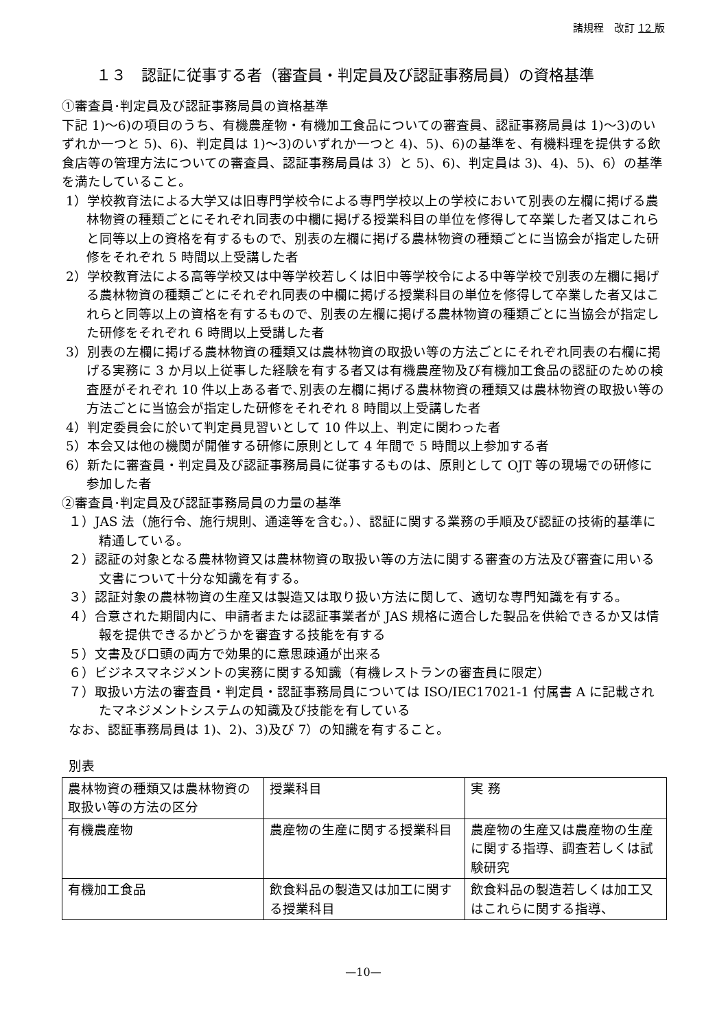諸規程　改訂 12 版
１３　認証に従事する者（審査員・判定員及び認証事務局員）の資格基準
①審査員･判定員及び認証事務局員の資格基準
下記 1)～6)の項目のうち、有機農産物・有機加工食品についての審査員、認証事務局員は 1)～3)のいずれか一つと 5)、6)、判定員は 1)～3)のいずれか一つと 4)、5)、6)の基準を、有機料理を提供する飲食店等の管理方法についての審査員、認証事務局員は 3）と 5)、6)、判定員は 3)、4)、5)、6）の基準を満たしていること。
1）学校教育法による大学又は旧専門学校令による専門学校以上の学校において別表の左欄に掲げる農林物資の種類ごとにそれぞれ同表の中欄に掲げる授業科目の単位を修得して卒業した者又はこれらと同等以上の資格を有するもので、別表の左欄に掲げる農林物資の種類ごとに当協会が指定した研修をそれぞれ 5 時間以上受講した者
2）学校教育法による高等学校又は中等学校若しくは旧中等学校令による中等学校で別表の左欄に掲げる農林物資の種類ごとにそれぞれ同表の中欄に掲げる授業科目の単位を修得して卒業した者又はこれらと同等以上の資格を有するもので、別表の左欄に掲げる農林物資の種類ごとに当協会が指定した研修をそれぞれ 6 時間以上受講した者
3）別表の左欄に掲げる農林物資の種類又は農林物資の取扱い等の方法ごとにそれぞれ同表の右欄に掲げる実務に 3 か月以上従事した経験を有する者又は有機農産物及び有機加工食品の認証のための検査歴がそれぞれ 10 件以上ある者で､別表の左欄に掲げる農林物資の種類又は農林物資の取扱い等の方法ごとに当協会が指定した研修をそれぞれ 8 時間以上受講した者
4）判定委員会に於いて判定員見習いとして 10 件以上、判定に関わった者
5）本会又は他の機関が開催する研修に原則として 4 年間で 5 時間以上参加する者
6）新たに審査員・判定員及び認証事務局員に従事するものは、原則として OJT 等の現場での研修に参加した者
②審査員･判定員及び認証事務局員の力量の基準
１）JAS 法（施行令、施行規則、通達等を含む｡）、認証に関する業務の手順及び認証の技術的基準に精通している。
２）認証の対象となる農林物資又は農林物資の取扱い等の方法に関する審査の方法及び審査に用いる文書について十分な知識を有する。
３）認証対象の農林物資の生産又は製造又は取り扱い方法に関して、適切な専門知識を有する。
４）合意された期間内に、申請者または認証事業者が JAS 規格に適合した製品を供給できるか又は情報を提供できるかどうかを審査する技能を有する
５）文書及び口頭の両方で効果的に意思疎通が出来る
６）ビジネスマネジメントの実務に関する知識（有機レストランの審査員に限定）
７）取扱い方法の審査員・判定員・認証事務局員については ISO/IEC17021-1 付属書 A に記載されたマネジメントシステムの知識及び技能を有している
なお、認証事務局員は 1)、2)、3)及び 7）の知識を有すること。
別表
| 農林物資の種類又は農林物資の取扱い等の方法の区分 | 授業科目 | 実 務 |
| 有機農産物 | 農産物の生産に関する授業科目 | 農産物の生産又は農産物の生産に関する指導、調査若しくは試験研究 |
| 有機加工食品 | 飲食料品の製造又は加工に関する授業科目 | 飲食料品の製造若しくは加工又はこれらに関する指導、 |
—10—